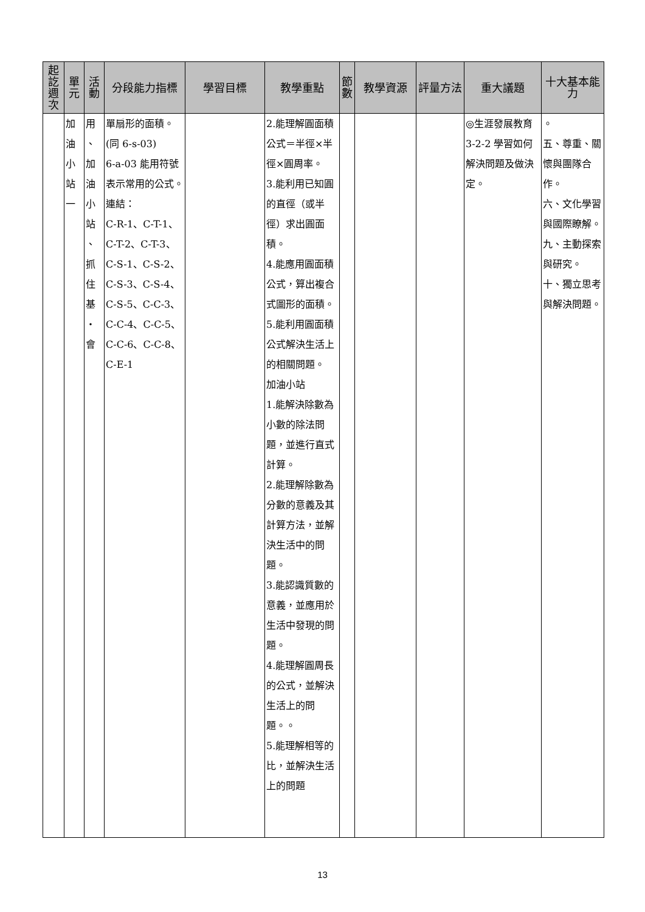| 起訖週次 | 單元 | 活動 | 分段能力指標 | 學習目標 | 教學重點 | 節數 | 教學資源 | 評量方法 | 重大議題 | 十大基本能力 |
| --- | --- | --- | --- | --- | --- | --- | --- | --- | --- | --- |
| | 加 油 小 站 一 | 用 、 加 油 小 站 、 抓 住 基 ・ 會 | 單扇形的面積。 (同 6-s-03) 6-a-03 能用符號表示常用的公式。 連結： C-R-1、C-T-1、C-T-2、C-T-3、C-S-1、C-S-2、C-S-3、C-S-4、C-S-5、C-C-3、C-C-4、C-C-5、C-C-6、C-C-8、C-E-1 | | 2.能理解圓面積公式＝半徑×半徑×圓周率。 3.能利用已知圓的直徑（或半徑）求出圓面積。 4.能應用圓面積公式，算出複合式圖形的面積。 5.能利用圓面積公式解決生活上的相關問題。 加油小站 1.能解決除數為小數的除法問題，並進行直式計算。 2.能理解除數為分數的意義及其計算方法，並解決生活中的問題。 3.能認識質數的意義，並應用於生活中發現的問題。 4.能理解圓周長的公式，並解決生活上的問題。。 5.能理解相等的比，並解決生活上的問題 | | | | ◎生涯發展教育 3-2-2 學習如何解決問題及做決定。 | 。 五、尊重、關懷與團隊合作。 六、文化學習與國際瞭解。 九、主動探索與研究。 十、獨立思考與解決問題。 |
13